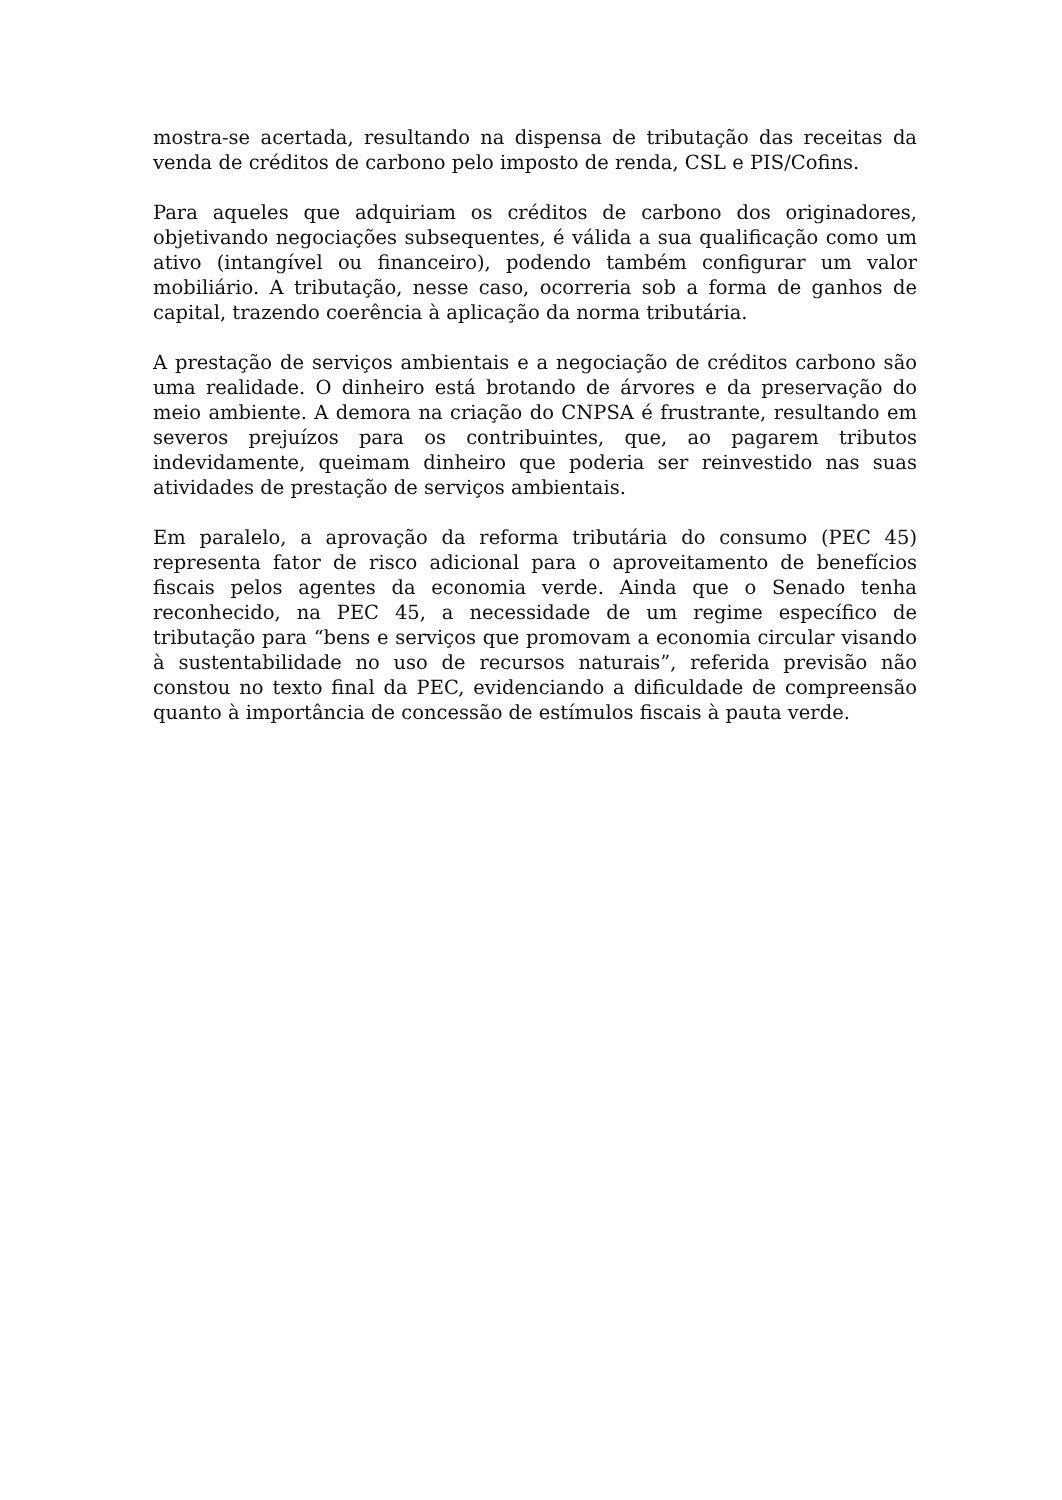mostra-se acertada, resultando na dispensa de tributação das receitas da venda de créditos de carbono pelo imposto de renda, CSL e PIS/Cofins.
Para aqueles que adquiriam os créditos de carbono dos originadores, objetivando negociações subsequentes, é válida a sua qualificação como um ativo (intangível ou financeiro), podendo também configurar um valor mobiliário. A tributação, nesse caso, ocorreria sob a forma de ganhos de capital, trazendo coerência à aplicação da norma tributária.
A prestação de serviços ambientais e a negociação de créditos carbono são uma realidade. O dinheiro está brotando de árvores e da preservação do meio ambiente. A demora na criação do CNPSA é frustrante, resultando em severos prejuízos para os contribuintes, que, ao pagarem tributos indevidamente, queimam dinheiro que poderia ser reinvestido nas suas atividades de prestação de serviços ambientais.
Em paralelo, a aprovação da reforma tributária do consumo (PEC 45) representa fator de risco adicional para o aproveitamento de benefícios fiscais pelos agentes da economia verde. Ainda que o Senado tenha reconhecido, na PEC 45, a necessidade de um regime específico de tributação para “bens e serviços que promovam a economia circular visando à sustentabilidade no uso de recursos naturais”, referida previsão não constou no texto final da PEC, evidenciando a dificuldade de compreensão quanto à importância de concessão de estímulos fiscais à pauta verde.